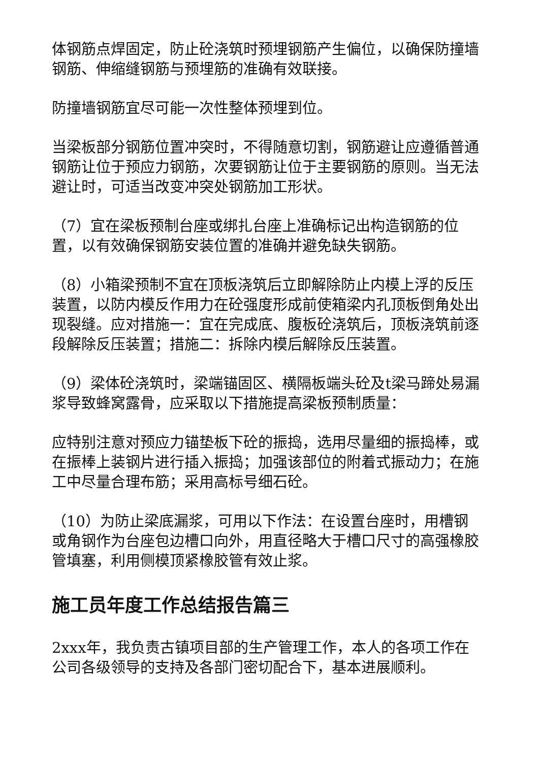体钢筋点焊固定，防止砼浇筑时预埋钢筋产生偏位，以确保防撞墙钢筋、伸缩缝钢筋与预埋筋的准确有效联接。
防撞墙钢筋宜尽可能一次性整体预埋到位。
当梁板部分钢筋位置冲突时，不得随意切割，钢筋避让应遵循普通钢筋让位于预应力钢筋，次要钢筋让位于主要钢筋的原则。当无法避让时，可适当改变冲突处钢筋加工形状。
（7）宜在梁板预制台座或绑扎台座上准确标记出构造钢筋的位置，以有效确保钢筋安装位置的准确并避免缺失钢筋。
（8）小箱梁预制不宜在顶板浇筑后立即解除防止内模上浮的反压装置，以防内模反作用力在砼强度形成前使箱梁内孔顶板倒角处出现裂缝。应对措施一：宜在完成底、腹板砼浇筑后，顶板浇筑前逐段解除反压装置；措施二：拆除内模后解除反压装置。
（9）梁体砼浇筑时，梁端锚固区、横隔板端头砼及t梁马蹄处易漏浆导致蜂窝露骨，应采取以下措施提高梁板预制质量：
应特别注意对预应力锚垫板下砼的振捣，选用尽量细的振捣棒，或在振棒上装钢片进行插入振捣；加强该部位的附着式振动力；在施工中尽量合理布筋；采用高标号细石砼。
（10）为防止梁底漏浆，可用以下作法：在设置台座时，用槽钢或角钢作为台座包边槽口向外，用直径略大于槽口尺寸的高强橡胶管填塞，利用侧模顶紧橡胶管有效止浆。
施工员年度工作总结报告篇三
2xxx年，我负责古镇项目部的生产管理工作，本人的各项工作在公司各级领导的支持及各部门密切配合下，基本进展顺利。